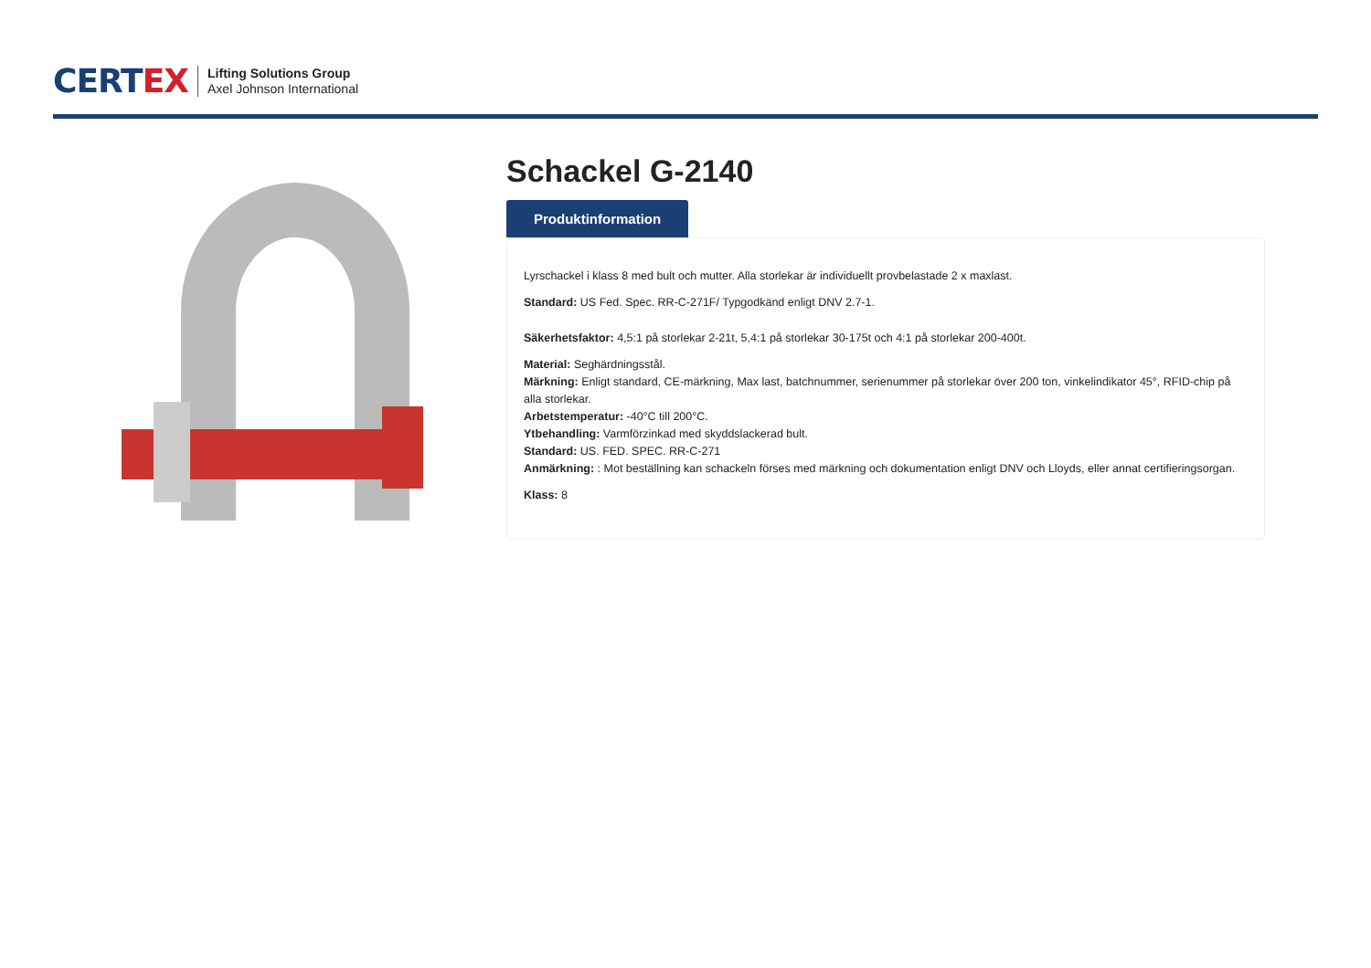CERTEX
Lifting Solutions Group
Axel Johnson International
Schackel G-2140
Produktinformation
Lyrschackel i klass 8 med bult och mutter. Alla storlekar är individuellt provbelastade 2 x maxlast.
Standard: US Fed. Spec. RR-C-271F/ Typgodkänd enligt DNV 2.7-1.
Säkerhetsfaktor: 4,5:1 på storlekar 2-21t, 5,4:1 på storlekar 30-175t och 4:1 på storlekar 200-400t.
Material: Seghärdningsstål.
Märkning: Enligt standard, CE-märkning, Max last, batchnummer, serienummer på storlekar över 200 ton, vinkelindikator 45°, RFID-chip på alla storlekar.
Arbetstemperatur: -40°C till 200°C.
Ytbehandling: Varmförzinkad med skyddslackerad bult.
Standard: US. FED. SPEC. RR-C-271
Anmärkning: : Mot beställning kan schackeln förses med märkning och dokumentation enligt DNV och Lloyds, eller annat certifieringsorgan.
Klass: 8